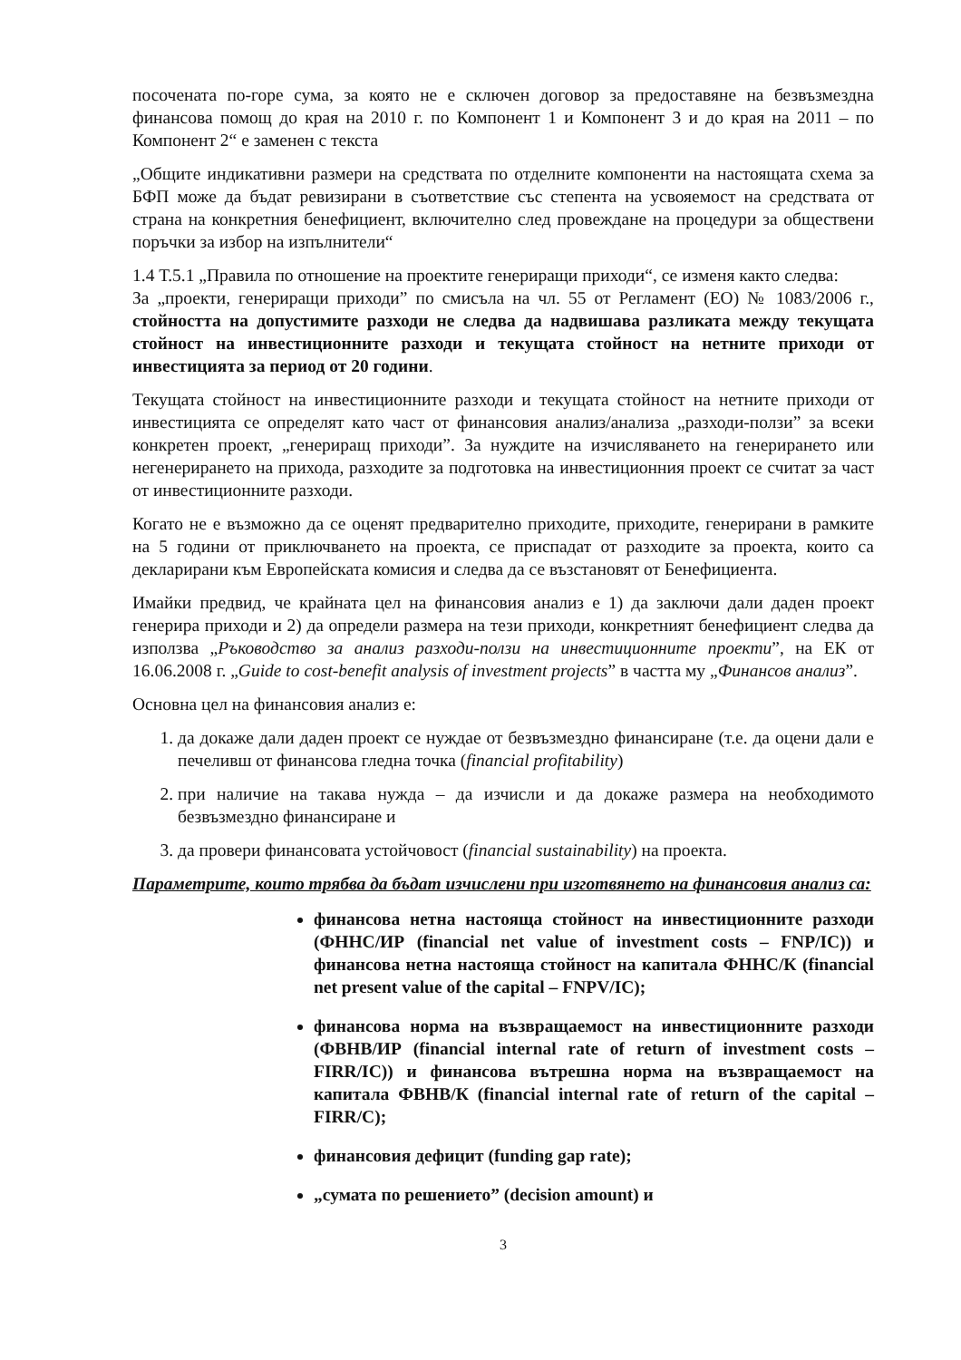посочената по-горе сума, за която не е сключен договор за предоставяне на безвъзмездна финансова помощ до края на 2010 г. по Компонент 1 и Компонент 3 и до края на 2011 – по Компонент 2“ е заменен с текста
„Общите индикативни размери на средствата по отделните компоненти на настоящата схема за БФП може да бъдат ревизирани в съответствие със степента на усвояемост на средствата от страна на конкретния бенефициент, включително след провеждане на процедури за обществени поръчки за избор на изпълнители“
1.4 Т.5.1 „Правила по отношение на проектите генериращи приходи“, се изменя както следва:
За „проекти, генериращи приходи” по смисъла на чл. 55 от Регламент (ЕО) № 1083/2006 г., стойността на допустимите разходи не следва да надвишава разликата между текущата стойност на инвестиционните разходи и текущата стойност на нетните приходи от инвестицията за период от 20 години.
Текущата стойност на инвестиционните разходи и текущата стойност на нетните приходи от инвестицията се определят като част от финансовия анализ/анализа „разходи-ползи” за всеки конкретен проект, „генериращ приходи”. За нуждите на изчисляването на генерирането или негенерирането на прихода, разходите за подготовка на инвестиционния проект се считат за част от инвестиционните разходи.
Когато не е възможно да се оценят предварително приходите, приходите, генерирани в рамките на 5 години от приключването на проекта, се приспадат от разходите за проекта, които са декларирани към Европейската комисия и следва да се възстановят от Бенефициента.
Имайки предвид, че крайната цел на финансовия анализ е 1) да заключи дали даден проект генерира приходи и 2) да определи размера на тези приходи, конкретният бенефициент следва да използва „Ръководство за анализ разходи-ползи на инвестиционните проекти”, на ЕК от 16.06.2008 г. „Guide to cost-benefit analysis of investment projects” в частта му „Финансов анализ”.
Основна цел на финансовия анализ е:
1. да докаже дали даден проект се нуждае от безвъзмездно финансиране (т.е. да оцени дали е печеливш от финансова гледна точка (financial profitability)
2. при наличие на такава нужда – да изчисли и да докаже размера на необходимото безвъзмездно финансиране и
3. да провери финансовата устойчовост (financial sustainability) на проекта.
Параметрите, които трябва да бъдат изчислени при изготвянето на финансовия анализ са:
финансова нетна настояща стойност на инвестиционните разходи (ФННС/ИР (financial net value of investment costs – FNP/IC)) и финансова нетна настояща стойност на капитала ФННС/К (financial net present value of the capital – FNPV/IC);
финансова норма на възвращаемост на инвестиционните разходи (ФВНВ/ИР (financial internal rate of return of investment costs – FIRR/IC)) и финансова вътрешна норма на възвращаемост на капитала ФВНВ/К (financial internal rate of return of the capital – FIRR/C);
финансовия дефицит (funding gap rate);
„сумата по решението” (decision amount) и
3